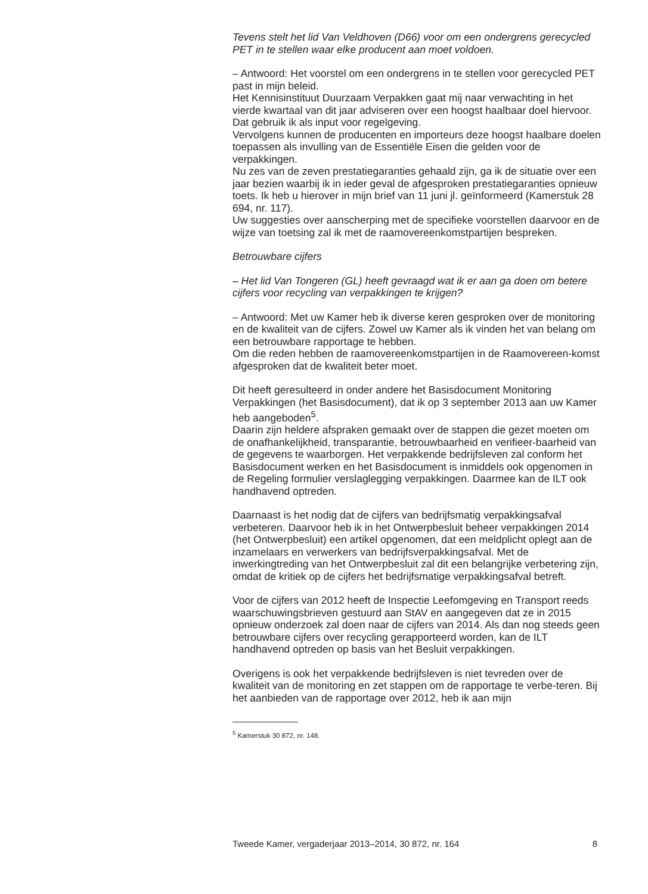Tevens stelt het lid Van Veldhoven (D66) voor om een ondergrens gerecycled PET in te stellen waar elke producent aan moet voldoen.
– Antwoord: Het voorstel om een ondergrens in te stellen voor gerecycled PET past in mijn beleid.
Het Kennisinstituut Duurzaam Verpakken gaat mij naar verwachting in het vierde kwartaal van dit jaar adviseren over een hoogst haalbaar doel hiervoor. Dat gebruik ik als input voor regelgeving.
Vervolgens kunnen de producenten en importeurs deze hoogst haalbare doelen toepassen als invulling van de Essentiële Eisen die gelden voor de verpakkingen.
Nu zes van de zeven prestatiegaranties gehaald zijn, ga ik de situatie over een jaar bezien waarbij ik in ieder geval de afgesproken prestatiegaranties opnieuw toets. Ik heb u hierover in mijn brief van 11 juni jl. geïnformeerd (Kamerstuk 28 694, nr. 117).
Uw suggesties over aanscherping met de specifieke voorstellen daarvoor en de wijze van toetsing zal ik met de raamovereenkomstpartijen bespreken.
Betrouwbare cijfers
– Het lid Van Tongeren (GL) heeft gevraagd wat ik er aan ga doen om betere cijfers voor recycling van verpakkingen te krijgen?
– Antwoord: Met uw Kamer heb ik diverse keren gesproken over de monitoring en de kwaliteit van de cijfers. Zowel uw Kamer als ik vinden het van belang om een betrouwbare rapportage te hebben.
Om die reden hebben de raamovereenkomstpartijen in de Raamovereen-komst afgesproken dat de kwaliteit beter moet.
Dit heeft geresulteerd in onder andere het Basisdocument Monitoring Verpakkingen (het Basisdocument), dat ik op 3 september 2013 aan uw Kamer heb aangeboden<sup>5</sup>.
Daarin zijn heldere afspraken gemaakt over de stappen die gezet moeten om de onafhankelijkheid, transparantie, betrouwbaarheid en verifieer-baarheid van de gegevens te waarborgen. Het verpakkende bedrijfsleven zal conform het Basisdocument werken en het Basisdocument is inmiddels ook opgenomen in de Regeling formulier verslaglegging verpakkingen. Daarmee kan de ILT ook handhavend optreden.
Daarnaast is het nodig dat de cijfers van bedrijfsmatig verpakkingsafval verbeteren. Daarvoor heb ik in het Ontwerpbesluit beheer verpakkingen 2014 (het Ontwerpbesluit) een artikel opgenomen, dat een meldplicht oplegt aan de inzamelaars en verwerkers van bedrijfsverpakkingsafval. Met de inwerkingtreding van het Ontwerpbesluit zal dit een belangrijke verbetering zijn, omdat de kritiek op de cijfers het bedrijfsmatige verpakkingsafval betreft.
Voor de cijfers van 2012 heeft de Inspectie Leefomgeving en Transport reeds waarschuwingsbrieven gestuurd aan StAV en aangegeven dat ze in 2015 opnieuw onderzoek zal doen naar de cijfers van 2014. Als dan nog steeds geen betrouwbare cijfers over recycling gerapporteerd worden, kan de ILT handhavend optreden op basis van het Besluit verpakkingen.
Overigens is ook het verpakkende bedrijfsleven is niet tevreden over de kwaliteit van de monitoring en zet stappen om de rapportage te verbe-teren. Bij het aanbieden van de rapportage over 2012, heb ik aan mijn
<sup>5</sup> Kamerstuk 30 872, nr. 148.
Tweede Kamer, vergaderjaar 2013–2014, 30 872, nr. 164 8